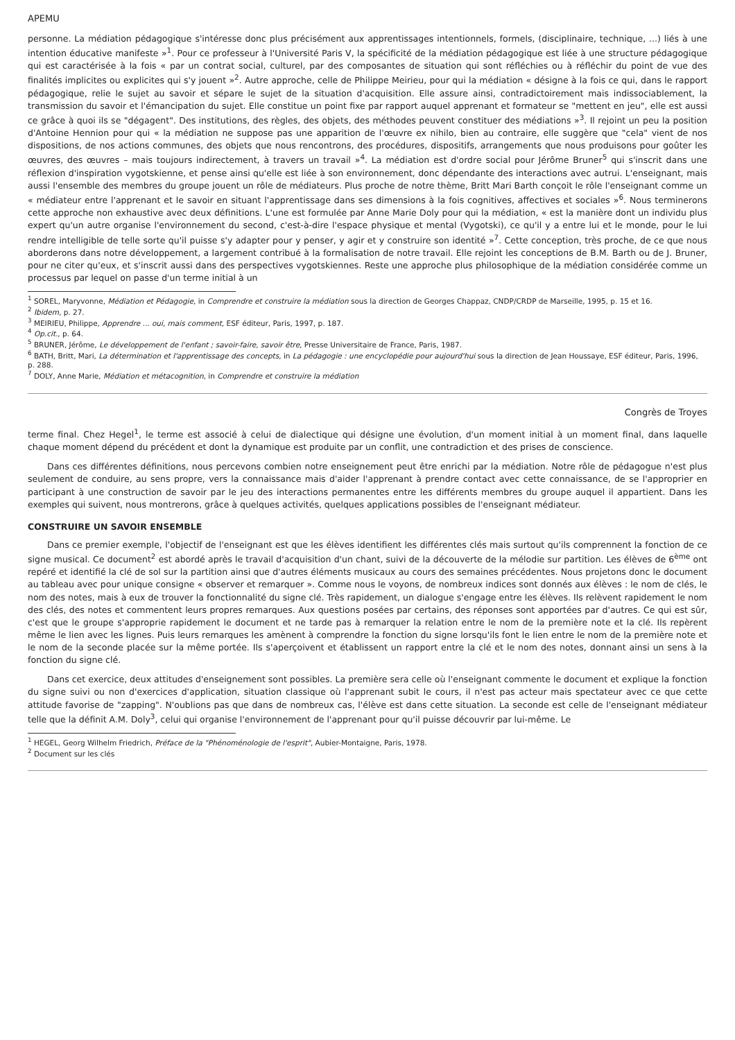APEMU
personne. La médiation pédagogique s'intéresse donc plus précisément aux apprentissages intentionnels, formels, (disciplinaire, technique, ...) liés à une intention éducative manifeste »<sup>1</sup>. Pour ce professeur à l'Université Paris V, la spécificité de la médiation pédagogique est liée à une structure pédagogique qui est caractérisée à la fois « par un contrat social, culturel, par des composantes de situation qui sont réfléchies ou à réfléchir du point de vue des finalités implicites ou explicites qui s'y jouent »<sup>2</sup>. Autre approche, celle de Philippe Meirieu, pour qui la médiation « désigne à la fois ce qui, dans le rapport pédagogique, relie le sujet au savoir et sépare le sujet de la situation d'acquisition. Elle assure ainsi, contradictoirement mais indissociablement, la transmission du savoir et l'émancipation du sujet. Elle constitue un point fixe par rapport auquel apprenant et formateur se "mettent en jeu", elle est aussi ce grâce à quoi ils se "dégagent". Des institutions, des règles, des objets, des méthodes peuvent constituer des médiations »<sup>3</sup>. Il rejoint un peu la position d'Antoine Hennion pour qui « la médiation ne suppose pas une apparition de l'œuvre ex nihilo, bien au contraire, elle suggère que "cela" vient de nos dispositions, de nos actions communes, des objets que nous rencontrons, des procédures, dispositifs, arrangements que nous produisons pour goûter les œuvres, des œuvres – mais toujours indirectement, à travers un travail »<sup>4</sup>. La médiation est d'ordre social pour Jérôme Bruner<sup>5</sup> qui s'inscrit dans une réflexion d'inspiration vygotskienne, et pense ainsi qu'elle est liée à son environnement, donc dépendante des interactions avec autrui. L'enseignant, mais aussi l'ensemble des membres du groupe jouent un rôle de médiateurs. Plus proche de notre thème, Britt Mari Barth conçoit le rôle l'enseignant comme un « médiateur entre l'apprenant et le savoir en situant l'apprentissage dans ses dimensions à la fois cognitives, affectives et sociales »<sup>6</sup>. Nous terminerons cette approche non exhaustive avec deux définitions. L'une est formulée par Anne Marie Doly pour qui la médiation, « est la manière dont un individu plus expert qu'un autre organise l'environnement du second, c'est-à-dire l'espace physique et mental (Vygotski), ce qu'il y a entre lui et le monde, pour le lui rendre intelligible de telle sorte qu'il puisse s'y adapter pour y penser, y agir et y construire son identité »<sup>7</sup>. Cette conception, très proche, de ce que nous aborderons dans notre développement, a largement contribué à la formalisation de notre travail. Elle rejoint les conceptions de B.M. Barth ou de J. Bruner, pour ne citer qu'eux, et s'inscrit aussi dans des perspectives vygotskiennes. Reste une approche plus philosophique de la médiation considérée comme un processus par lequel on passe d'un terme initial à un
<sup>1</sup> SOREL, Maryvonne, Médiation et Pédagogie, in Comprendre et construire la médiation sous la direction de Georges Chappaz, CNDP/CRDP de Marseille, 1995, p. 15 et 16.
<sup>2</sup> Ibidem, p. 27.
<sup>3</sup> MEIRIEU, Philippe, Apprendre ... oui, mais comment, ESF éditeur, Paris, 1997, p. 187.
<sup>4</sup> Op.cit., p. 64.
<sup>5</sup> BRUNER, Jérôme, Le développement de l'enfant ; savoir-faire, savoir être, Presse Universitaire de France, Paris, 1987.
<sup>6</sup> BATH, Britt, Mari, La détermination et l'apprentissage des concepts, in La pédagogie : une encyclopédie pour aujourd'hui sous la direction de Jean Houssaye, ESF éditeur, Paris, 1996, p. 288.
<sup>7</sup> DOLY, Anne Marie, Médiation et métacognition, in Comprendre et construire la médiation
Congrès de Troyes
terme final. Chez Hegel<sup>1</sup>, le terme est associé à celui de dialectique qui désigne une évolution, d'un moment initial à un moment final, dans laquelle chaque moment dépend du précédent et dont la dynamique est produite par un conflit, une contradiction et des prises de conscience.
Dans ces différentes définitions, nous percevons combien notre enseignement peut être enrichi par la médiation. Notre rôle de pédagogue n'est plus seulement de conduire, au sens propre, vers la connaissance mais d'aider l'apprenant à prendre contact avec cette connaissance, de se l'approprier en participant à une construction de savoir par le jeu des interactions permanentes entre les différents membres du groupe auquel il appartient. Dans les exemples qui suivent, nous montrerons, grâce à quelques activités, quelques applications possibles de l'enseignant médiateur.
CONSTRUIRE UN SAVOIR ENSEMBLE
Dans ce premier exemple, l'objectif de l'enseignant est que les élèves identifient les différentes clés mais surtout qu'ils comprennent la fonction de ce signe musical. Ce document<sup>2</sup> est abordé après le travail d'acquisition d'un chant, suivi de la découverte de la mélodie sur partition. Les élèves de 6<sup>ème</sup> ont repéré et identifié la clé de sol sur la partition ainsi que d'autres éléments musicaux au cours des semaines précédentes. Nous projetons donc le document au tableau avec pour unique consigne « observer et remarquer ». Comme nous le voyons, de nombreux indices sont donnés aux élèves : le nom de clés, le nom des notes, mais à eux de trouver la fonctionnalité du signe clé. Très rapidement, un dialogue s'engage entre les élèves. Ils relèvent rapidement le nom des clés, des notes et commentent leurs propres remarques. Aux questions posées par certains, des réponses sont apportées par d'autres. Ce qui est sûr, c'est que le groupe s'approprie rapidement le document et ne tarde pas à remarquer la relation entre le nom de la première note et la clé. Ils repèrent même le lien avec les lignes. Puis leurs remarques les amènent à comprendre la fonction du signe lorsqu'ils font le lien entre le nom de la première note et le nom de la seconde placée sur la même portée. Ils s'aperçoivent et établissent un rapport entre la clé et le nom des notes, donnant ainsi un sens à la fonction du signe clé.
Dans cet exercice, deux attitudes d'enseignement sont possibles. La première sera celle où l'enseignant commente le document et explique la fonction du signe suivi ou non d'exercices d'application, situation classique où l'apprenant subit le cours, il n'est pas acteur mais spectateur avec ce que cette attitude favorise de "zapping". N'oublions pas que dans de nombreux cas, l'élève est dans cette situation. La seconde est celle de l'enseignant médiateur telle que la définit A.M. Doly<sup>3</sup>, celui qui organise l'environnement de l'apprenant pour qu'il puisse découvrir par lui-même. Le
<sup>1</sup> HEGEL, Georg Wilhelm Friedrich, Préface de la "Phénoménologie de l'esprit", Aubier-Montaigne, Paris, 1978.
<sup>2</sup> Document sur les clés